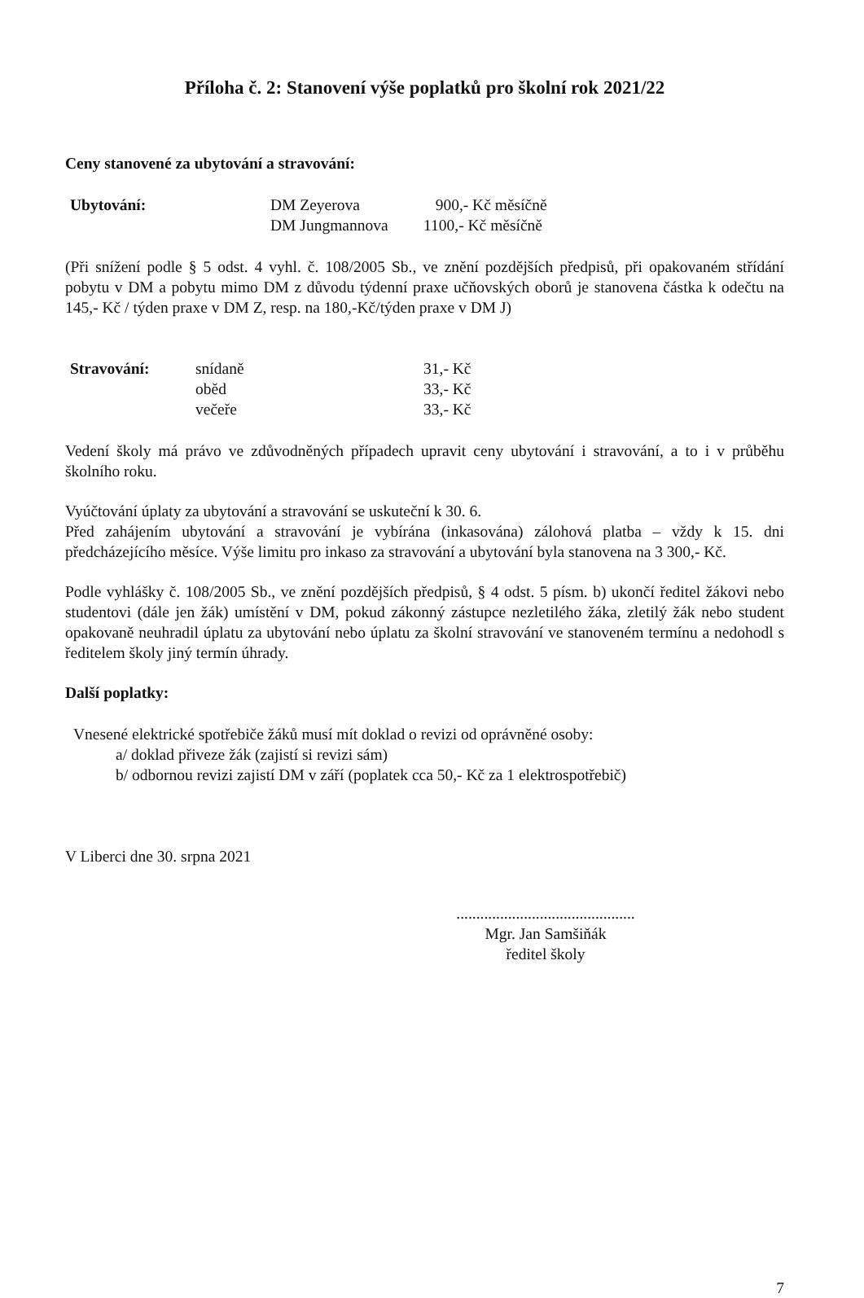Příloha č. 2: Stanovení výše poplatků pro školní rok 2021/22
Ceny stanovené za ubytování a stravování:
| Ubytování: | DM Zeyerova | 900,- Kč měsíčně |
| | DM Jungmannova | 1100,- Kč měsíčně |
(Při snížení podle § 5 odst. 4 vyhl. č. 108/2005 Sb., ve znění pozdějších předpisů, při opakovaném střídání pobytu v DM a pobytu mimo DM z důvodu týdenní praxe učňovských oborů je stanovena částka k odečtu na 145,- Kč / týden praxe v DM Z, resp. na 180,-Kč/týden praxe v DM J)
| Stravování: | snídaně | 31,- Kč |
| | oběd | 33,- Kč |
| | večeře | 33,- Kč |
Vedení školy má právo ve zdůvodněných případech upravit ceny ubytování i stravování, a to i v průběhu školního roku.
Vyúčtování úplaty za ubytování a stravování se uskuteční k 30. 6.
Před zahájením ubytování a stravování je vybírána (inkasována) zálohová platba – vždy k 15. dni předcházejícího měsíce. Výše limitu pro inkaso za stravování a ubytování byla stanovena na 3 300,- Kč.
Podle vyhlášky č. 108/2005 Sb., ve znění pozdějších předpisů, § 4 odst. 5 písm. b) ukončí ředitel žákovi nebo studentovi (dále jen žák) umístění v DM, pokud zákonný zástupce nezletilého žáka, zletilý žák nebo student opakovaně neuhradil úplatu za ubytování nebo úplatu za školní stravování ve stanoveném termínu a nedohodl s ředitelem školy jiný termín úhrady.
Další poplatky:
Vnesené elektrické spotřebiče žáků musí mít doklad o revizi od oprávněné osoby:
a/ doklad přiveze žák (zajistí si revizi sám)
b/ odbornou revizi zajistí DM v září (poplatek cca 50,- Kč za 1 elektrospotřebič)
V Liberci dne 30. srpna 2021
.............................................
Mgr. Jan Samšiňák
ředitel školy
7